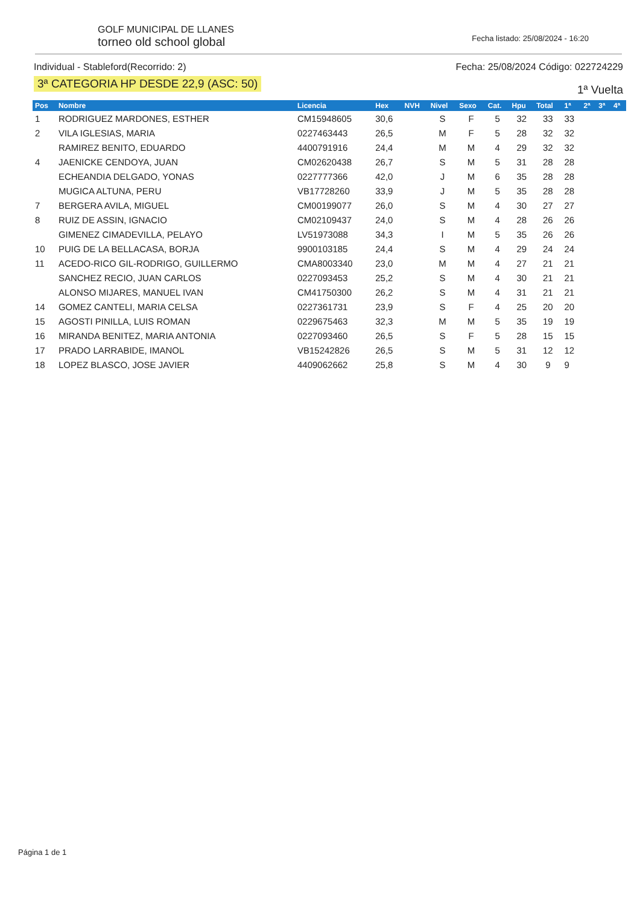GOLF MUNICIPAL DE LLANES
torneo old school global
Fecha listado: 25/08/2024 - 16:20
Individual - Stableford(Recorrido: 2)
3ª CATEGORIA HP DESDE 22,9 (ASC: 50)
Fecha: 25/08/2024 Código: 022724229
1ª Vuelta
| Pos | Nombre | Licencia | Hex | NVH | Nivel | Sexo | Cat. | Hpu | Total | 1ª | 2ª | 3ª | 4ª |
| --- | --- | --- | --- | --- | --- | --- | --- | --- | --- | --- | --- | --- | --- |
| 1 | RODRIGUEZ MARDONES, ESTHER | CM15948605 | 30,6 | | S | F | 5 | 32 | 33 | 33 | | | |
| 2 | VILA IGLESIAS, MARIA | 0227463443 | 26,5 | | M | F | 5 | 28 | 32 | 32 | | | |
| | RAMIREZ BENITO, EDUARDO | 4400791916 | 24,4 | | M | M | 4 | 29 | 32 | 32 | | | |
| 4 | JAENICKE CENDOYA, JUAN | CM02620438 | 26,7 | | S | M | 5 | 31 | 28 | 28 | | | |
| | ECHEANDIA DELGADO, YONAS | 0227777366 | 42,0 | | J | M | 6 | 35 | 28 | 28 | | | |
| | MUGICA ALTUNA, PERU | VB17728260 | 33,9 | | J | M | 5 | 35 | 28 | 28 | | | |
| 7 | BERGERA AVILA, MIGUEL | CM00199077 | 26,0 | | S | M | 4 | 30 | 27 | 27 | | | |
| 8 | RUIZ DE ASSIN, IGNACIO | CM02109437 | 24,0 | | S | M | 4 | 28 | 26 | 26 | | | |
| | GIMENEZ CIMADEVILLA, PELAYO | LV51973088 | 34,3 | | I | M | 5 | 35 | 26 | 26 | | | |
| 10 | PUIG DE LA BELLACASA, BORJA | 9900103185 | 24,4 | | S | M | 4 | 29 | 24 | 24 | | | |
| 11 | ACEDO-RICO GIL-RODRIGO, GUILLERMO | CMA8003340 | 23,0 | | M | M | 4 | 27 | 21 | 21 | | | |
| | SANCHEZ RECIO, JUAN CARLOS | 0227093453 | 25,2 | | S | M | 4 | 30 | 21 | 21 | | | |
| | ALONSO MIJARES, MANUEL IVAN | CM41750300 | 26,2 | | S | M | 4 | 31 | 21 | 21 | | | |
| 14 | GOMEZ CANTELI, MARIA CELSA | 0227361731 | 23,9 | | S | F | 4 | 25 | 20 | 20 | | | |
| 15 | AGOSTI PINILLA, LUIS ROMAN | 0229675463 | 32,3 | | M | M | 5 | 35 | 19 | 19 | | | |
| 16 | MIRANDA BENITEZ, MARIA ANTONIA | 0227093460 | 26,5 | | S | F | 5 | 28 | 15 | 15 | | | |
| 17 | PRADO LARRABIDE, IMANOL | VB15242826 | 26,5 | | S | M | 5 | 31 | 12 | 12 | | | |
| 18 | LOPEZ BLASCO, JOSE JAVIER | 4409062662 | 25,8 | | S | M | 4 | 30 | 9 | 9 | | | |
Página 1 de 1